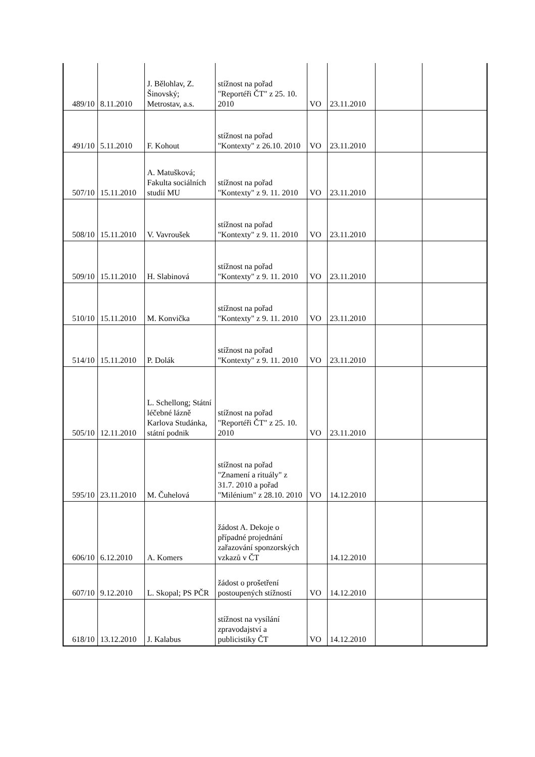| 489/10 | 8.11.2010 | J. Bělohlav, Z. Šinovský; Metrostav, a.s. | stížnost na pořad "Reportéři ČT" z 25. 10. 2010 | VO | 23.11.2010 | | |
| 491/10 | 5.11.2010 | F. Kohout | stížnost na pořad "Kontexty" z 26.10. 2010 | VO | 23.11.2010 | | |
| 507/10 | 15.11.2010 | A. Matušková; Fakulta sociálních studií MU | stížnost na pořad "Kontexty" z 9. 11. 2010 | VO | 23.11.2010 | | |
| 508/10 | 15.11.2010 | V. Vavroušek | stížnost na pořad "Kontexty" z 9. 11. 2010 | VO | 23.11.2010 | | |
| 509/10 | 15.11.2010 | H. Slabinová | stížnost na pořad "Kontexty" z 9. 11. 2010 | VO | 23.11.2010 | | |
| 510/10 | 15.11.2010 | M. Konvička | stížnost na pořad "Kontexty" z 9. 11. 2010 | VO | 23.11.2010 | | |
| 514/10 | 15.11.2010 | P. Dolák | stížnost na pořad "Kontexty" z 9. 11. 2010 | VO | 23.11.2010 | | |
| 505/10 | 12.11.2010 | L. Schellong; Státní léčebné lázně Karlova Studánka, státní podnik | stížnost na pořad "Reportéři ČT" z 25. 10. 2010 | VO | 23.11.2010 | | |
| 595/10 | 23.11.2010 | M. Čuhelová | stížnost na pořad "Znamení a rituály" z 31.7. 2010 a pořad "Milénium" z 28.10. 2010 | VO | 14.12.2010 | | |
| 606/10 | 6.12.2010 | A. Komers | žádost A. Dekoje o případné projednání zařazování sponzorských vzkazů v ČT | | 14.12.2010 | | |
| 607/10 | 9.12.2010 | L. Skopal; PS PČR | žádost o prošetření postoupených stížností | VO | 14.12.2010 | | |
| 618/10 | 13.12.2010 | J. Kalabus | stížnost na vysílání zpravodajství a publicistiky ČT | VO | 14.12.2010 | | |